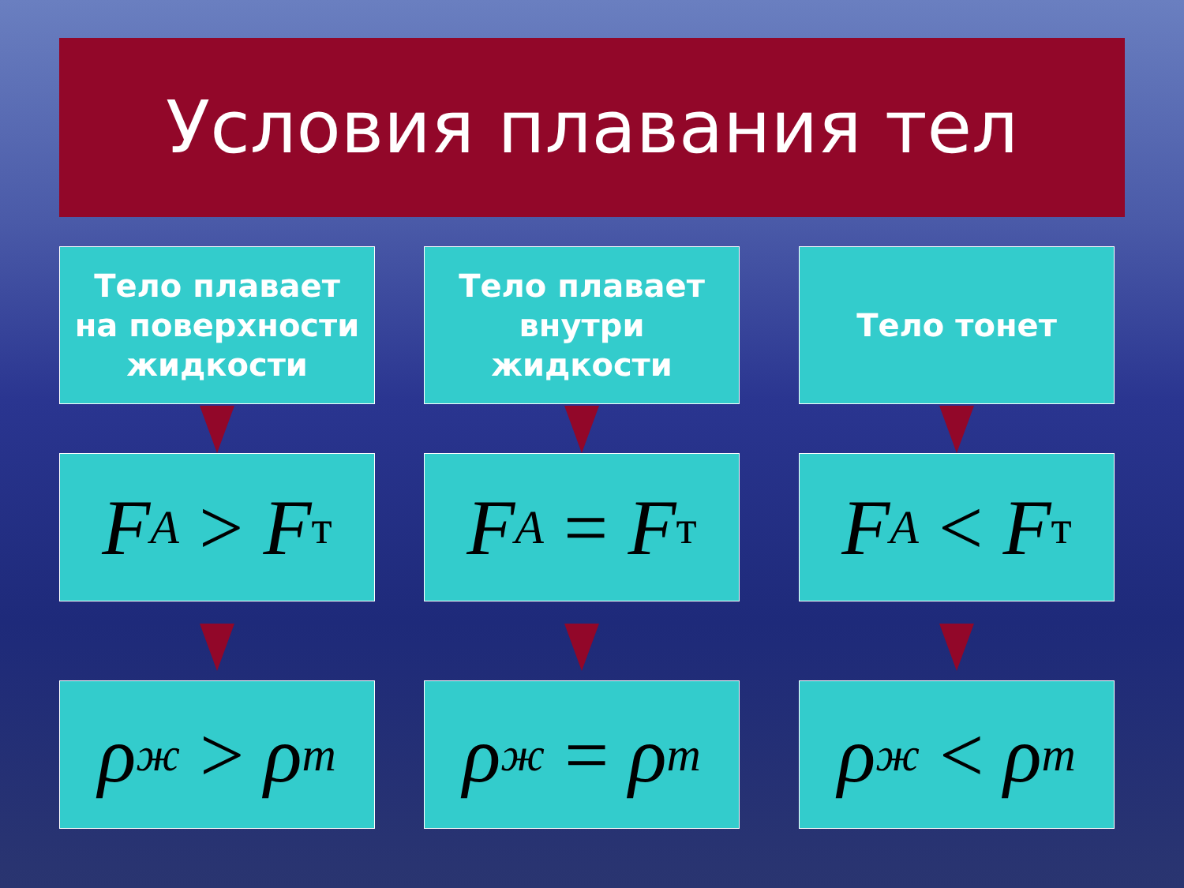Условия плавания тел
Тело плавает
на поверхности
жидкости
F<sub>A</sub> > F<sub>т</sub>
ρ<sub>ж</sub> > ρ<sub>т</sub>
Тело плавает
внутри
жидкости
F<sub>A</sub> = F<sub>т</sub>
ρ<sub>ж</sub> = ρ<sub>т</sub>
Тело тонет
F<sub>A</sub> < F<sub>т</sub>
ρ<sub>ж</sub> < ρ<sub>т</sub>